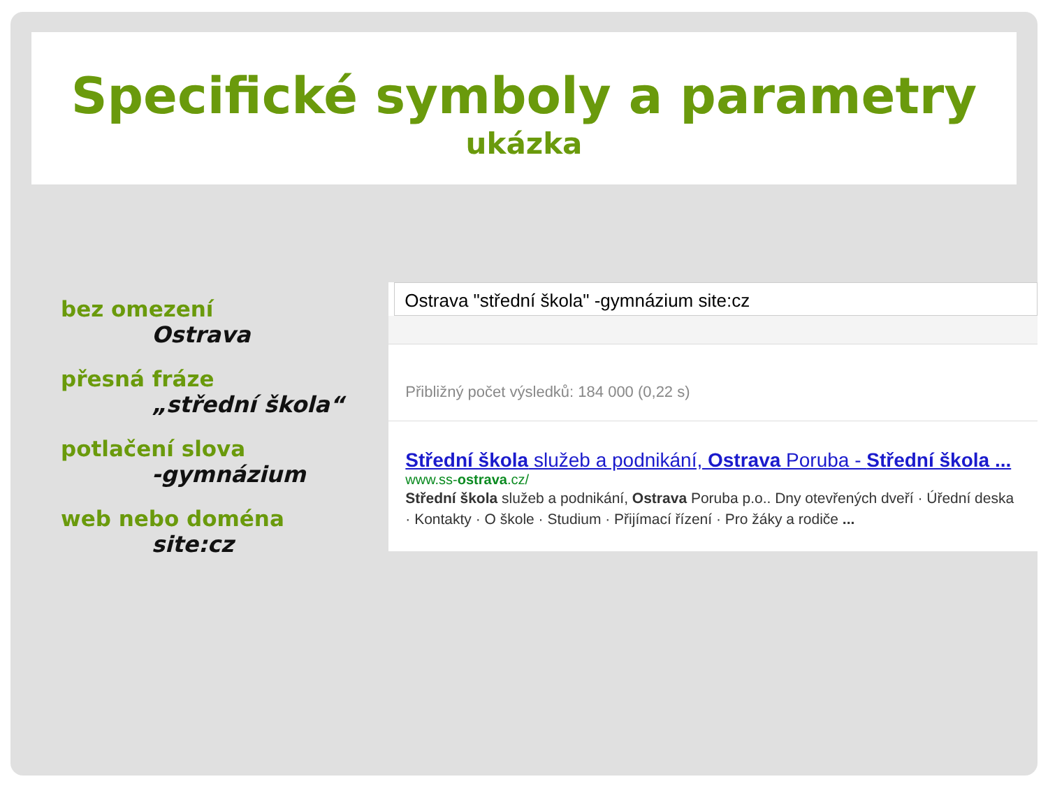Specifické symboly a parametry
ukázka
bez omezení
Ostrava
přesná fráze
„střední škola“
potlačení slova
-gymnázium
web nebo doména
site:cz
Ostrava "střední škola" -gymnázium site:cz
Přibližný počet výsledků: 184 000 (0,22 s)
Střední škola služeb a podnikání, Ostrava Poruba - Střední škola ...
www.ss-ostrava.cz/
Střední škola služeb a podnikání, Ostrava Poruba p.o.. Dny otevřených dveří · Úřední deska · Kontakty · O škole · Studium · Přijímací řízení · Pro žáky a rodiče ...